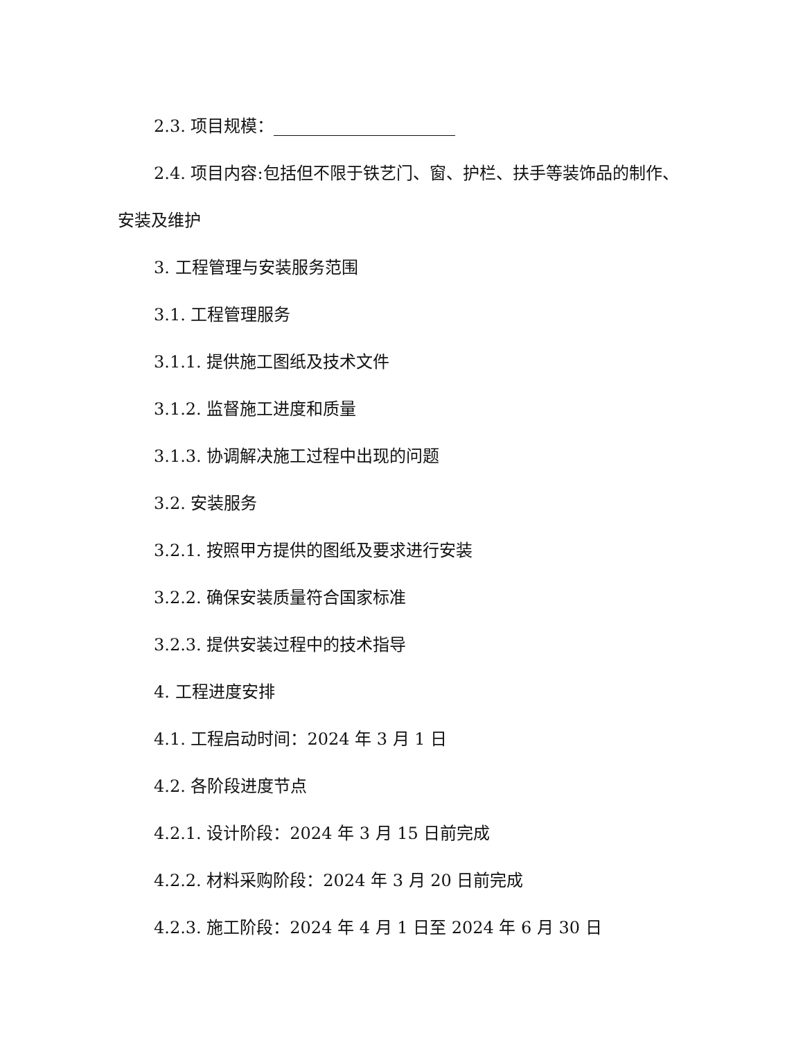2.3. 项目规模：
2.4. 项目内容:包括但不限于铁艺门、窗、护栏、扶手等装饰品的制作、安装及维护
3. 工程管理与安装服务范围
3.1. 工程管理服务
3.1.1. 提供施工图纸及技术文件
3.1.2. 监督施工进度和质量
3.1.3. 协调解决施工过程中出现的问题
3.2. 安装服务
3.2.1. 按照甲方提供的图纸及要求进行安装
3.2.2. 确保安装质量符合国家标准
3.2.3. 提供安装过程中的技术指导
4. 工程进度安排
4.1. 工程启动时间：2024 年 3 月 1 日
4.2. 各阶段进度节点
4.2.1. 设计阶段：2024 年 3 月 15 日前完成
4.2.2. 材料采购阶段：2024 年 3 月 20 日前完成
4.2.3. 施工阶段：2024 年 4 月 1 日至 2024 年 6 月 30 日